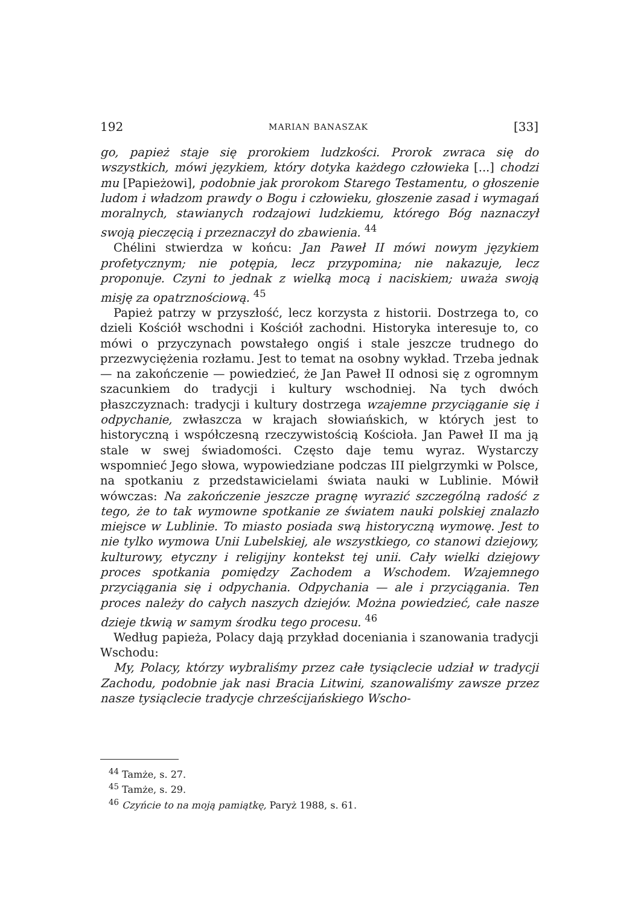192 MARIAN BANASZAK [33]
go, papież staje się prorokiem ludzkości. Prorok zwraca się do wszystkich, mówi językiem, który dotyka każdego człowieka [...] chodzi mu [Papieżowi], podobnie jak prorokom Starego Testamentu, o głoszenie ludom i władzom prawdy o Bogu i człowieku, głoszenie zasad i wymagań moralnych, stawianych rodzajowi ludzkiemu, którego Bóg naznaczył swoją pieczęcią i przeznaczył do zbawienia. <sup>44</sup>
Chélini stwierdza w końcu: Jan Paweł II mówi nowym językiem profetycznym; nie potępia, lecz przypomina; nie nakazuje, lecz proponuje. Czyni to jednak z wielką mocą i naciskiem; uważa swoją misję za opatrznościową. <sup>45</sup>
Papież patrzy w przyszłość, lecz korzysta z historii. Dostrzega to, co dzieli Kościół wschodni i Kościół zachodni. Historyka interesuje to, co mówi o przyczynach powstałego ongiś i stale jeszcze trudnego do przezwyciężenia rozłamu. Jest to temat na osobny wykład. Trzeba jednak — na zakończenie — powiedzieć, że Jan Paweł II odnosi się z ogromnym szacunkiem do tradycji i kultury wschodniej. Na tych dwóch płaszczyznach: tradycji i kultury dostrzega wzajemne przyciąganie się i odpychanie, zwłaszcza w krajach słowiańskich, w których jest to historyczną i współczesną rzeczywistością Kościoła. Jan Paweł II ma ją stale w swej świadomości. Często daje temu wyraz. Wystarczy wspomnieć Jego słowa, wypowiedziane podczas III pielgrzymki w Polsce, na spotkaniu z przedstawicielami świata nauki w Lublinie. Mówił wówczas: Na zakończenie jeszcze pragnę wyrazić szczególną radość z tego, że to tak wymowne spotkanie ze światem nauki polskiej znalazło miejsce w Lublinie. To miasto posiada swą historyczną wymowę. Jest to nie tylko wymowa Unii Lubelskiej, ale wszystkiego, co stanowi dziejowy, kulturowy, etyczny i religijny kontekst tej unii. Cały wielki dziejowy proces spotkania pomiędzy Zachodem a Wschodem. Wzajemnego przyciągania się i odpychania. Odpychania — ale i przyciągania. Ten proces należy do całych naszych dziejów. Można powiedzieć, całe nasze dzieje tkwią w samym środku tego procesu. <sup>46</sup>
Według papieża, Polacy dają przykład doceniania i szanowania tradycji Wschodu:
My, Polacy, którzy wybraliśmy przez całe tysiąclecie udział w tradycji Zachodu, podobnie jak nasi Bracia Litwini, szanowaliśmy zawsze przez nasze tysiąclecie tradycje chrześcijańskiego Wscho-
<sup>44</sup> Tamże, s. 27.
<sup>45</sup> Tamże, s. 29.
<sup>46</sup> Czyńcie to na moją pamiątkę, Paryż 1988, s. 61.